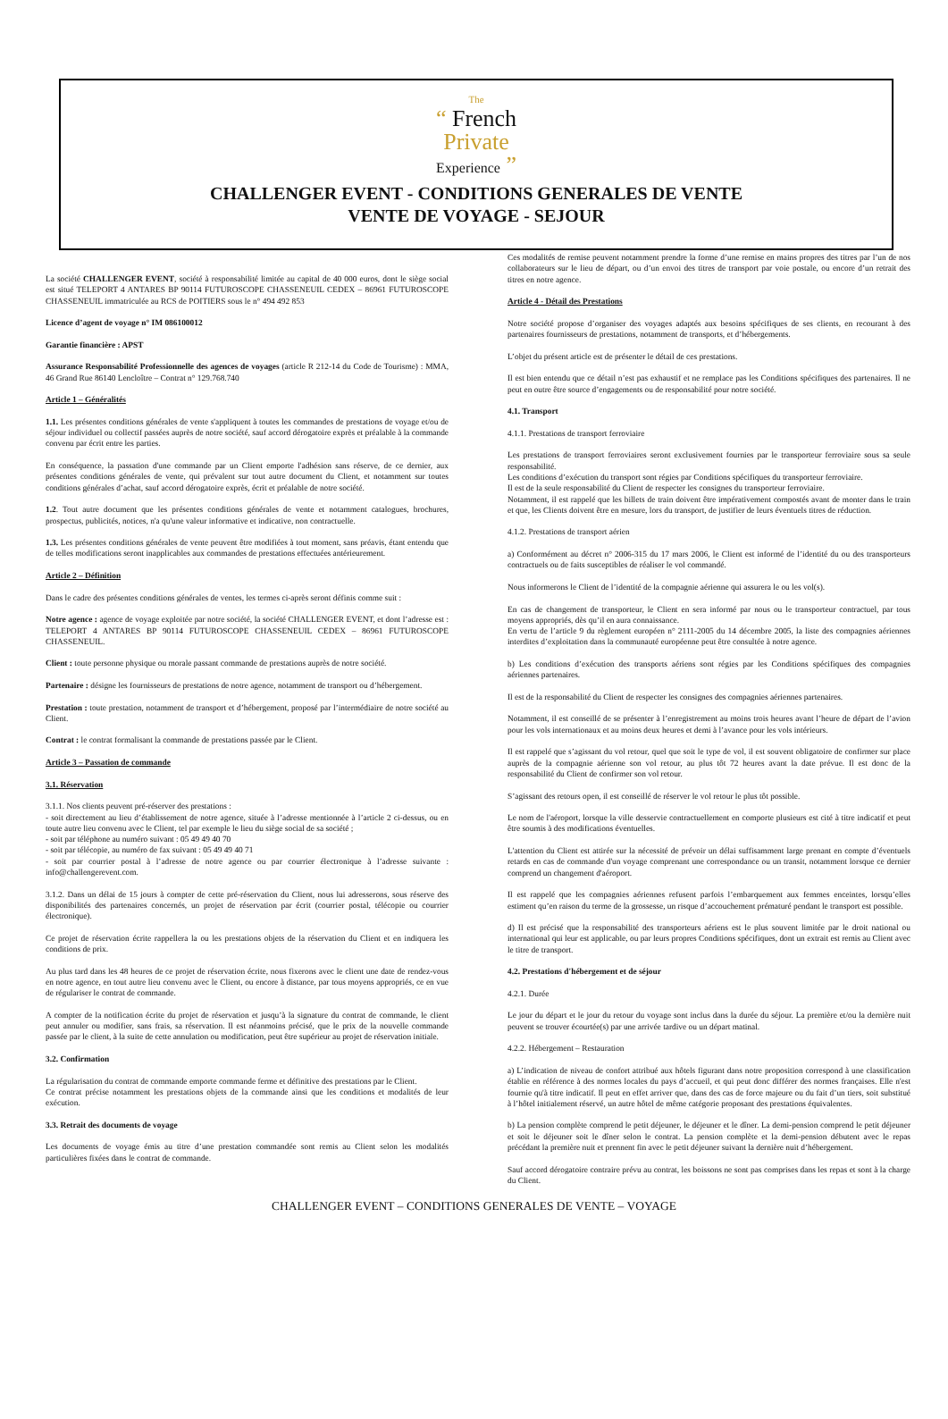The
“ French
Private
Experience ”
CHALLENGER EVENT - CONDITIONS GENERALES DE VENTE
VENTE DE VOYAGE - SEJOUR
La société CHALLENGER EVENT, société à responsabilité limitée au capital de 40 000 euros, dont le siège social est situé TELEPORT 4 ANTARES BP 90114 FUTUROSCOPE CHASSENEUIL CEDEX – 86961 FUTUROSCOPE CHASSENEUIL immatriculée au RCS de POITIERS sous le n° 494 492 853
Licence d’agent de voyage n° IM 086100012
Garantie financière : APST
Assurance Responsabilité Professionnelle des agences de voyages (article R 212-14 du Code de Tourisme) : MMA, 46 Grand Rue 86140 Lencloître – Contrat n° 129.768.740
Article 1 – Généralités
1.1. Les présentes conditions générales de vente s'appliquent à toutes les commandes de prestations de voyage et/ou de séjour individuel ou collectif passées auprès de notre société, sauf accord dérogatoire exprès et préalable à la commande convenu par écrit entre les parties.
En conséquence, la passation d'une commande par un Client emporte l'adhésion sans réserve, de ce dernier, aux présentes conditions générales de vente, qui prévalent sur tout autre document du Client, et notamment sur toutes conditions générales d’achat, sauf accord dérogatoire exprès, écrit et préalable de notre société.
1.2. Tout autre document que les présentes conditions générales de vente et notamment catalogues, brochures, prospectus, publicités, notices, n'a qu'une valeur informative et indicative, non contractuelle.
1.3. Les présentes conditions générales de vente peuvent être modifiées à tout moment, sans préavis, étant entendu que de telles modifications seront inapplicables aux commandes de prestations effectuées antérieurement.
Article 2 – Définition
Dans le cadre des présentes conditions générales de ventes, les termes ci-après seront définis comme suit :
Notre agence : agence de voyage exploitée par notre société, la société CHALLENGER EVENT, et dont l’adresse est : TELEPORT 4 ANTARES BP 90114 FUTUROSCOPE CHASSENEUIL CEDEX – 86961 FUTUROSCOPE CHASSENEUIL.
Client : toute personne physique ou morale passant commande de prestations auprès de notre société.
Partenaire : désigne les fournisseurs de prestations de notre agence, notamment de transport ou d’hébergement.
Prestation : toute prestation, notamment de transport et d’hébergement, proposé par l’intermédiaire de notre société au Client.
Contrat : le contrat formalisant la commande de prestations passée par le Client.
Article 3 – Passation de commande
3.1. Réservation
3.1.1. Nos clients peuvent pré-réserver des prestations :
- soit directement au lieu d’établissement de notre agence, située à l’adresse mentionnée à l’article 2 ci-dessus, ou en toute autre lieu convenu avec le Client, tel par exemple le lieu du siège social de sa société ;
- soit par téléphone au numéro suivant : 05 49 49 40 70
- soit par télécopie, au numéro de fax suivant : 05 49 49 40 71
- soit par courrier postal à l’adresse de notre agence ou par courrier électronique à l’adresse suivante : info@challengerevent.com.
3.1.2. Dans un délai de 15 jours à compter de cette pré-réservation du Client, nous lui adresserons, sous réserve des disponibilités des partenaires concernés, un projet de réservation par écrit (courrier postal, télécopie ou courrier électronique).
Ce projet de réservation écrite rappellera la ou les prestations objets de la réservation du Client et en indiquera les conditions de prix.
Au plus tard dans les 48 heures de ce projet de réservation écrite, nous fixerons avec le client une date de rendez-vous en notre agence, en tout autre lieu convenu avec le Client, ou encore à distance, par tous moyens appropriés, ce en vue de régulariser le contrat de commande.
A compter de la notification écrite du projet de réservation et jusqu’à la signature du contrat de commande, le client peut annuler ou modifier, sans frais, sa réservation. Il est néanmoins précisé, que le prix de la nouvelle commande passée par le client, à la suite de cette annulation ou modification, peut être supérieur au projet de réservation initiale.
3.2. Confirmation
La régularisation du contrat de commande emporte commande ferme et définitive des prestations par le Client.
Ce contrat précise notamment les prestations objets de la commande ainsi que les conditions et modalités de leur exécution.
3.3. Retrait des documents de voyage
Les documents de voyage émis au titre d’une prestation commandée sont remis au Client selon les modalités particulières fixées dans le contrat de commande.
Ces modalités de remise peuvent notamment prendre la forme d’une remise en mains propres des titres par l’un de nos collaborateurs sur le lieu de départ, ou d’un envoi des titres de transport par voie postale, ou encore d’un retrait des titres en notre agence.
Article 4 - Détail des Prestations
Notre société propose d’organiser des voyages adaptés aux besoins spécifiques de ses clients, en recourant à des partenaires fournisseurs de prestations, notamment de transports, et d’hébergements.
L’objet du présent article est de présenter le détail de ces prestations.
Il est bien entendu que ce détail n’est pas exhaustif et ne remplace pas les Conditions spécifiques des partenaires. Il ne peut en outre être source d’engagements ou de responsabilité pour notre société.
4.1. Transport
4.1.1. Prestations de transport ferroviaire
Les prestations de transport ferroviaires seront exclusivement fournies par le transporteur ferroviaire sous sa seule responsabilité.
Les conditions d’exécution du transport sont régies par Conditions spécifiques du transporteur ferroviaire.
Il est de la seule responsabilité du Client de respecter les consignes du transporteur ferroviaire.
Notamment, il est rappelé que les billets de train doivent être impérativement compostés avant de monter dans le train et que, les Clients doivent être en mesure, lors du transport, de justifier de leurs éventuels titres de réduction.
4.1.2. Prestations de transport aérien
a) Conformément au décret n° 2006-315 du 17 mars 2006, le Client est informé de l’identité du ou des transporteurs contractuels ou de faits susceptibles de réaliser le vol commandé.
Nous informerons le Client de l’identité de la compagnie aérienne qui assurera le ou les vol(s).
En cas de changement de transporteur, le Client en sera informé par nous ou le transporteur contractuel, par tous moyens appropriés, dès qu’il en aura connaissance.
En vertu de l’article 9 du règlement européen n° 2111-2005 du 14 décembre 2005, la liste des compagnies aériennes interdites d’exploitation dans la communauté européenne peut être consultée à notre agence.
b) Les conditions d’exécution des transports aériens sont régies par les Conditions spécifiques des compagnies aériennes partenaires.
Il est de la responsabilité du Client de respecter les consignes des compagnies aériennes partenaires.
Notamment, il est conseillé de se présenter à l’enregistrement au moins trois heures avant l’heure de départ de l’avion pour les vols internationaux et au moins deux heures et demi à l’avance pour les vols intérieurs.
Il est rappelé que s’agissant du vol retour, quel que soit le type de vol, il est souvent obligatoire de confirmer sur place auprès de la compagnie aérienne son vol retour, au plus tôt 72 heures avant la date prévue. Il est donc de la responsabilité du Client de confirmer son vol retour.
S’agissant des retours open, il est conseillé de réserver le vol retour le plus tôt possible.
Le nom de l'aéroport, lorsque la ville desservie contractuellement en comporte plusieurs est cité à titre indicatif et peut être soumis à des modifications éventuelles.
L'attention du Client est attirée sur la nécessité de prévoir un délai suffisamment large prenant en compte d’éventuels retards en cas de commande d'un voyage comprenant une correspondance ou un transit, notamment lorsque ce dernier comprend un changement d'aéroport.
Il est rappelé que les compagnies aériennes refusent parfois l’embarquement aux femmes enceintes, lorsqu’elles estiment qu’en raison du terme de la grossesse, un risque d’accouchement prématuré pendant le transport est possible.
d) Il est précisé que la responsabilité des transporteurs aériens est le plus souvent limitée par le droit national ou international qui leur est applicable, ou par leurs propres Conditions spécifiques, dont un extrait est remis au Client avec le titre de transport.
4.2. Prestations d'hébergement et de séjour
4.2.1. Durée
Le jour du départ et le jour du retour du voyage sont inclus dans la durée du séjour. La première et/ou la dernière nuit peuvent se trouver écourtée(s) par une arrivée tardive ou un départ matinal.
4.2.2. Hébergement – Restauration
a) L’indication de niveau de confort attribué aux hôtels figurant dans notre proposition correspond à une classification établie en référence à des normes locales du pays d’accueil, et qui peut donc différer des normes françaises. Elle n'est fournie qu'à titre indicatif. Il peut en effet arriver que, dans des cas de force majeure ou du fait d’un tiers, soit substitué à l’hôtel initialement réservé, un autre hôtel de même catégorie proposant des prestations équivalentes.
b) La pension complète comprend le petit déjeuner, le déjeuner et le dîner. La demi-pension comprend le petit déjeuner et soit le déjeuner soit le dîner selon le contrat. La pension complète et la demi-pension débutent avec le repas précédant la première nuit et prennent fin avec le petit déjeuner suivant la dernière nuit d’hébergement.
Sauf accord dérogatoire contraire prévu au contrat, les boissons ne sont pas comprises dans les repas et sont à la charge du Client.
CHALLENGER EVENT – CONDITIONS GENERALES DE VENTE – VOYAGE